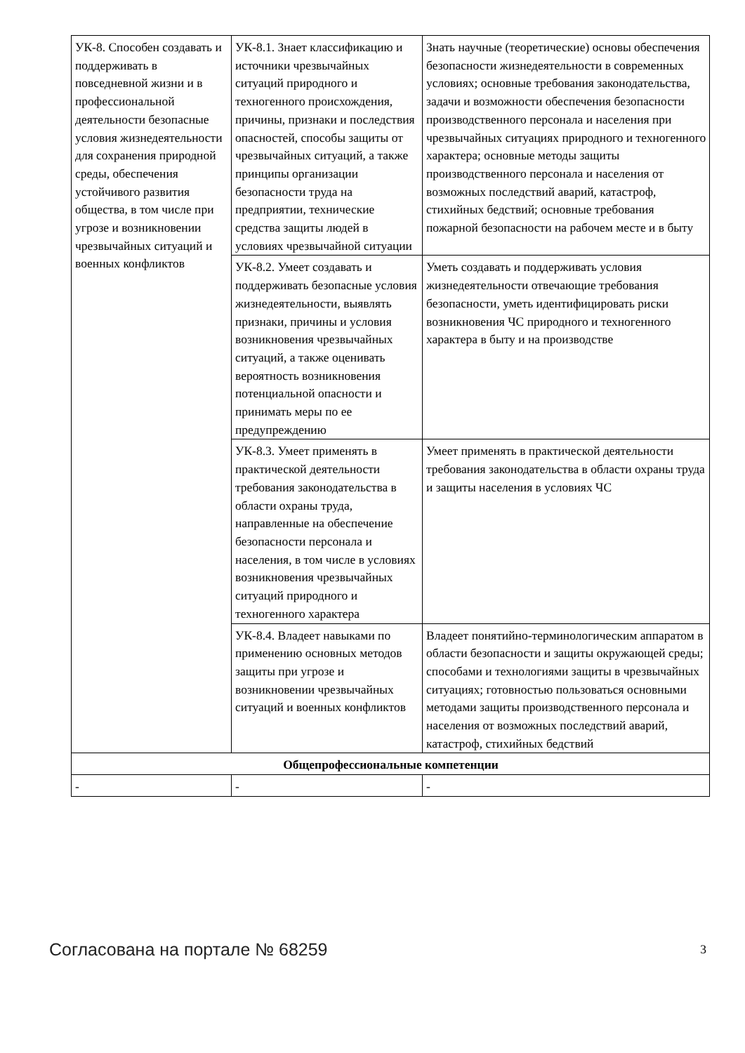| УК-8. Способен создавать и поддерживать в повседневной жизни и в профессиональной деятельности безопасные условия жизнедеятельности для сохранения природной среды, обеспечения устойчивого развития общества, в том числе при угрозе и возникновении чрезвычайных ситуаций и военных конфликтов | УК-8.1. Знает классификацию и источники чрезвычайных ситуаций природного и техногенного происхождения, причины, признаки и последствия опасностей, способы защиты от чрезвычайных ситуаций, а также принципы организации безопасности труда на предприятии, технические средства защиты людей в условиях чрезвычайной ситуации | Знать научные (теоретические) основы обеспечения безопасности жизнедеятельности в современных условиях; основные требования законодательства, задачи и возможности обеспечения безопасности производственного персонала и населения при чрезвычайных ситуациях природного и техногенного характера; основные методы защиты производственного персонала и населения от возможных последствий аварий, катастроф, стихийных бедствий; основные требования пожарной безопасности на рабочем месте и в быту |
| | УК-8.2. Умеет создавать и поддерживать безопасные условия жизнедеятельности, выявлять признаки, причины и условия возникновения чрезвычайных ситуаций, а также оценивать вероятность возникновения потенциальной опасности и принимать меры по ее предупреждению | Уметь создавать и поддерживать условия жизнедеятельности отвечающие требования безопасности, уметь идентифицировать риски возникновения ЧС природного и техногенного характера в быту и на производстве |
| | УК-8.3. Умеет применять в практической деятельности требования законодательства в области охраны труда, направленные на обеспечение безопасности персонала и населения, в том числе в условиях возникновения чрезвычайных ситуаций природного и техногенного характера | Умеет применять в практической деятельности требования законодательства в области охраны труда и защиты населения в условиях ЧС |
| | УК-8.4. Владеет навыками по применению основных методов защиты при угрозе и возникновении чрезвычайных ситуаций и военных конфликтов | Владеет понятийно-терминологическим аппаратом в области безопасности и защиты окружающей среды; способами и технологиями защиты в чрезвычайных ситуациях; готовностью пользоваться основными методами защиты производственного персонала и населения от возможных последствий аварий, катастроф, стихийных бедствий |
| Общепрофессиональные компетенции | | |
| - | - | - |
Согласована на портале № 68259 3